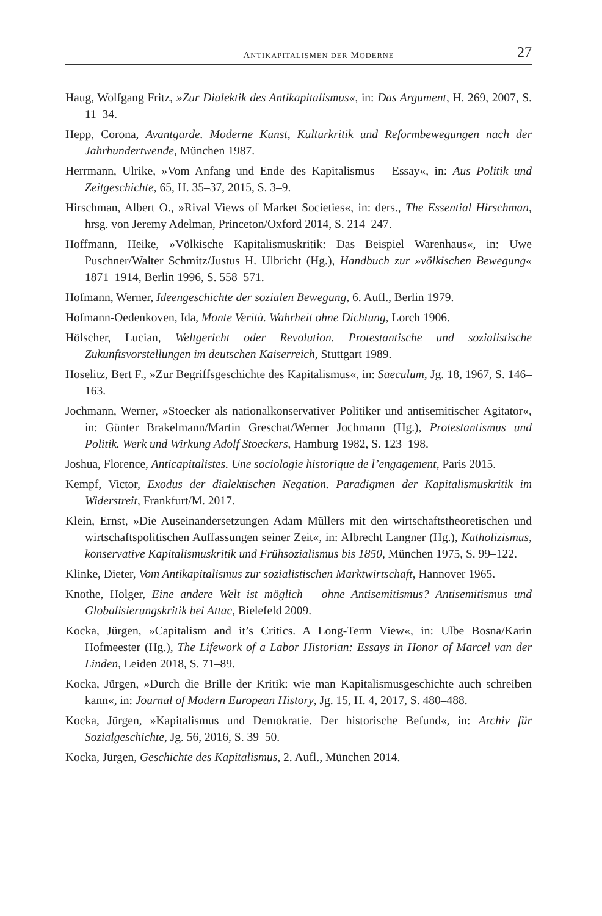ANTIKAPITALISMEN DER MODERNE 27
Haug, Wolfgang Fritz, »Zur Dialektik des Antikapitalismus«, in: Das Argument, H. 269, 2007, S. 11–34.
Hepp, Corona, Avantgarde. Moderne Kunst, Kulturkritik und Reformbewegungen nach der Jahrhundertwende, München 1987.
Herrmann, Ulrike, »Vom Anfang und Ende des Kapitalismus – Essay«, in: Aus Politik und Zeitgeschichte, 65, H. 35–37, 2015, S. 3–9.
Hirschman, Albert O., »Rival Views of Market Societies«, in: ders., The Essential Hirschman, hrsg. von Jeremy Adelman, Princeton/Oxford 2014, S. 214–247.
Hoffmann, Heike, »Völkische Kapitalismuskritik: Das Beispiel Warenhaus«, in: Uwe Puschner/Walter Schmitz/Justus H. Ulbricht (Hg.), Handbuch zur »völkischen Bewegung« 1871–1914, Berlin 1996, S. 558–571.
Hofmann, Werner, Ideengeschichte der sozialen Bewegung, 6. Aufl., Berlin 1979.
Hofmann-Oedenkoven, Ida, Monte Verità. Wahrheit ohne Dichtung, Lorch 1906.
Hölscher, Lucian, Weltgericht oder Revolution. Protestantische und sozialistische Zukunftsvorstellungen im deutschen Kaiserreich, Stuttgart 1989.
Hoselitz, Bert F., »Zur Begriffsgeschichte des Kapitalismus«, in: Saeculum, Jg. 18, 1967, S. 146–163.
Jochmann, Werner, »Stoecker als nationalkonservativer Politiker und antisemitischer Agitator«, in: Günter Brakelmann/Martin Greschat/Werner Jochmann (Hg.), Protestantismus und Politik. Werk und Wirkung Adolf Stoeckers, Hamburg 1982, S. 123–198.
Joshua, Florence, Anticapitalistes. Une sociologie historique de l’engagement, Paris 2015.
Kempf, Victor, Exodus der dialektischen Negation. Paradigmen der Kapitalismuskritik im Widerstreit, Frankfurt/M. 2017.
Klein, Ernst, »Die Auseinandersetzungen Adam Müllers mit den wirtschaftstheoretischen und wirtschaftspolitischen Auffassungen seiner Zeit«, in: Albrecht Langner (Hg.), Katholizismus, konservative Kapitalismuskritik und Frühsozialismus bis 1850, München 1975, S. 99–122.
Klinke, Dieter, Vom Antikapitalismus zur sozialistischen Marktwirtschaft, Hannover 1965.
Knothe, Holger, Eine andere Welt ist möglich – ohne Antisemitismus? Antisemitismus und Globalisierungskritik bei Attac, Bielefeld 2009.
Kocka, Jürgen, »Capitalism and it’s Critics. A Long-Term View«, in: Ulbe Bosna/Karin Hofmeester (Hg.), The Lifework of a Labor Historian: Essays in Honor of Marcel van der Linden, Leiden 2018, S. 71–89.
Kocka, Jürgen, »Durch die Brille der Kritik: wie man Kapitalismusgeschichte auch schreiben kann«, in: Journal of Modern European History, Jg. 15, H. 4, 2017, S. 480–488.
Kocka, Jürgen, »Kapitalismus und Demokratie. Der historische Befund«, in: Archiv für Sozialgeschichte, Jg. 56, 2016, S. 39–50.
Kocka, Jürgen, Geschichte des Kapitalismus, 2. Aufl., München 2014.